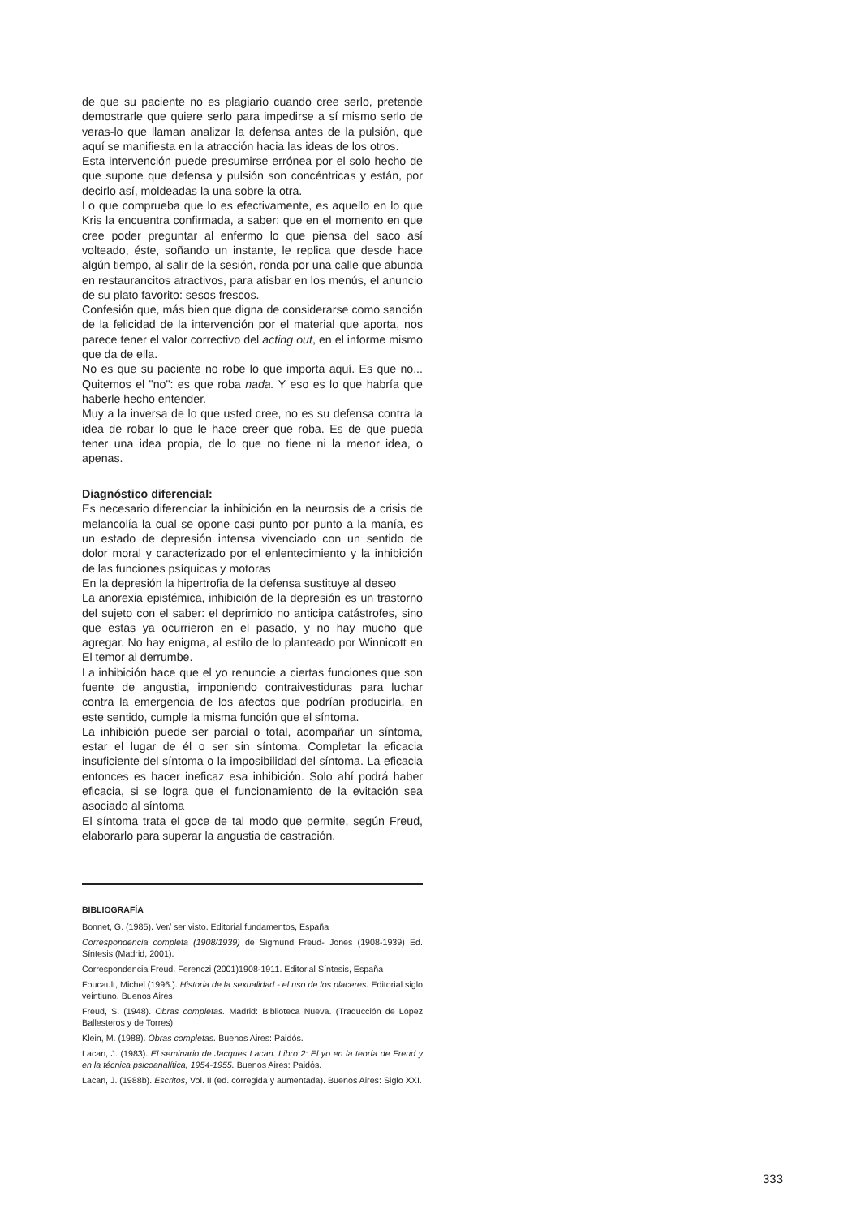de que su paciente no es plagiario cuando cree serlo, pretende demostrarle que quiere serlo para impedirse a sí mismo serlo de veras-lo que llaman analizar la defensa antes de la pulsión, que aquí se manifiesta en la atracción hacia las ideas de los otros.
Esta intervención puede presumirse errónea por el solo hecho de que supone que defensa y pulsión son concéntricas y están, por decirlo así, moldeadas la una sobre la otra.
Lo que comprueba que lo es efectivamente, es aquello en lo que Kris la encuentra confirmada, a saber: que en el momento en que cree poder preguntar al enfermo lo que piensa del saco así volteado, éste, soñando un instante, le replica que desde hace algún tiempo, al salir de la sesión, ronda por una calle que abunda en restaurancitos atractivos, para atisbar en los menús, el anuncio de su plato favorito: sesos frescos.
Confesión que, más bien que digna de considerarse como sanción de la felicidad de la intervención por el material que aporta, nos parece tener el valor correctivo del acting out, en el informe mismo que da de ella.
No es que su paciente no robe lo que importa aquí. Es que no... Quitemos el "no": es que roba nada. Y eso es lo que habría que haberle hecho entender.
Muy a la inversa de lo que usted cree, no es su defensa contra la idea de robar lo que le hace creer que roba. Es de que pueda tener una idea propia, de lo que no tiene ni la menor idea, o apenas.
Diagnóstico diferencial:
Es necesario diferenciar la inhibición en la neurosis de a crisis de melancolía la cual se opone casi punto por punto a la manía, es un estado de depresión intensa vivenciado con un sentido de dolor moral y caracterizado por el enlentecimiento y la inhibición de las funciones psíquicas y motoras
En la depresión la hipertrofia de la defensa sustituye al deseo
La anorexia epistémica, inhibición de la depresión es un trastorno del sujeto con el saber: el deprimido no anticipa catástrofes, sino que estas ya ocurrieron en el pasado, y no hay mucho que agregar. No hay enigma, al estilo de lo planteado por Winnicott en El temor al derrumbe.
La inhibición hace que el yo renuncie a ciertas funciones que son fuente de angustia, imponiendo contraivestiduras para luchar contra la emergencia de los afectos que podrían producirla, en este sentido, cumple la misma función que el síntoma.
La inhibición puede ser parcial o total, acompañar un síntoma, estar el lugar de él o ser sin síntoma. Completar la eficacia insuficiente del síntoma o la imposibilidad del síntoma. La eficacia entonces es hacer ineficaz esa inhibición. Solo ahí podrá haber eficacia, si se logra que el funcionamiento de la evitación sea asociado al síntoma
El síntoma trata el goce de tal modo que permite, según Freud, elaborarlo para superar la angustia de castración.
BIBLIOGRAFÍA
Bonnet, G. (1985). Ver/ ser visto. Editorial fundamentos, España
Correspondencia completa (1908/1939) de Sigmund Freud- Jones (1908-1939) Ed. Síntesis (Madrid, 2001).
Correspondencia Freud. Ferenczi (2001)1908-1911. Editorial Síntesis, España
Foucault, Michel (1996.). Historia de la sexualidad - el uso de los placeres. Editorial siglo veintiuno, Buenos Aires
Freud, S. (1948). Obras completas. Madrid: Biblioteca Nueva. (Traducción de López Ballesteros y de Torres)
Klein, M. (1988). Obras completas. Buenos Aires: Paidós.
Lacan, J. (1983). El seminario de Jacques Lacan. Libro 2: El yo en la teoría de Freud y en la técnica psicoanalítica, 1954-1955. Buenos Aires: Paidós.
Lacan, J. (1988b). Escritos, Vol. II (ed. corregida y aumentada). Buenos Aires: Siglo XXI.
333